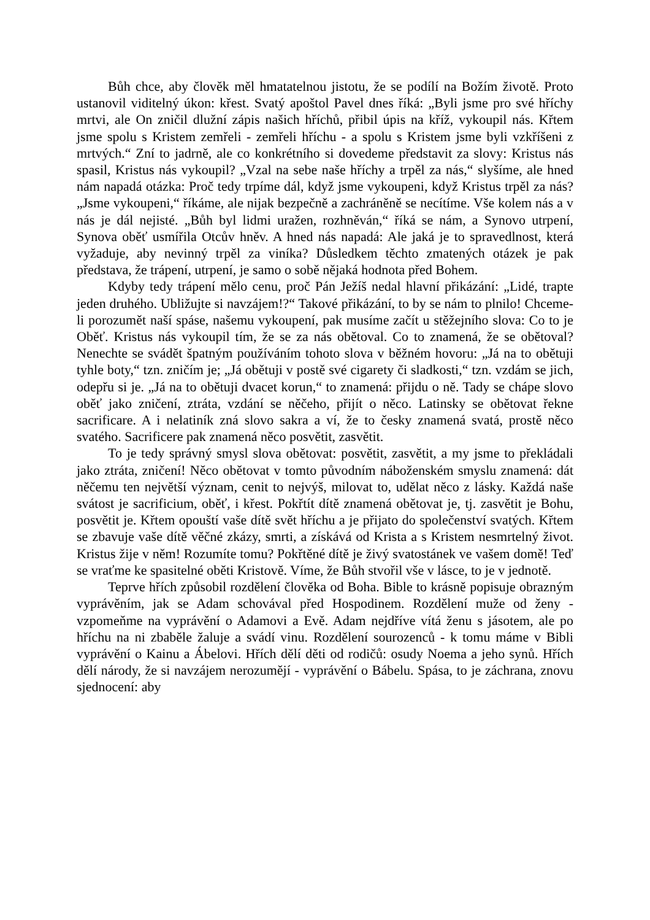Bůh chce, aby člověk měl hmatatelnou jistotu, že se podílí na Božím životě. Proto ustanovil viditelný úkon: křest. Svatý apoštol Pavel dnes říká: „Byli jsme pro své hříchy mrtvi, ale On zničil dlužní zápis našich hříchů, přibil úpis na kříž, vykoupil nás. Křtem jsme spolu s Kristem zemřeli - zemřeli hříchu - a spolu s Kristem jsme byli vzkříšeni z mrtvých.“ Zní to jadrně, ale co konkrétního si dovedeme představit za slovy: Kristus nás spasil, Kristus nás vykoupil? „Vzal na sebe naše hříchy a trpěl za nás,“ slyšíme, ale hned nám napadá otázka: Proč tedy trpíme dál, když jsme vykoupeni, když Kristus trpěl za nás? „Jsme vykoupeni,“ říkáme, ale nijak bezpečně a zachráněně se necítíme. Vše kolem nás a v nás je dál nejisté. „Bůh byl lidmi uražen, rozhněván,“ říká se nám, a Synovo utrpení, Synova oběť usmířila Otcův hněv. A hned nás napadá: Ale jaká je to spravedlnost, která vyžaduje, aby nevinný trpěl za viníka? Důsledkem těchto zmatených otázek je pak představa, že trápení, utrpení, je samo o sobě nějaká hodnota před Bohem.
Kdyby tedy trápení mělo cenu, proč Pán Ježíš nedal hlavní přikázání: „Lidé, trapte jeden druhého. Ubližujte si navzájem!?“ Takové přikázání, to by se nám to plnilo! Chceme-li porozumět naší spáse, našemu vykoupení, pak musíme začít u stěžejního slova: Co to je Oběť. Kristus nás vykoupil tím, že se za nás obětoval. Co to znamená, že se obětoval? Nenechte se svádět špatným používáním tohoto slova v běžném hovoru: „Já na to obětuji tyhle boty,“ tzn. zničím je; „Já obětuji v postě své cigarety či sladkosti,“ tzn. vzdám se jich, odepřu si je. „Já na to obětuji dvacet korun,“ to znamená: přijdu o ně. Tady se chápe slovo oběť jako zničení, ztráta, vzdání se něčeho, přijít o něco. Latinsky se obětovat řekne sacrificare. A i nelatiník zná slovo sakra a ví, že to česky znamená svatá, prostě něco svatého. Sacrificere pak znamená něco posvětit, zasvětit.
To je tedy správný smysl slova obětovat: posvětit, zasvětit, a my jsme to překládali jako ztráta, zničení! Něco obětovat v tomto původním náboženském smyslu znamená: dát něčemu ten největší význam, cenit to nejvýš, milovat to, udělat něco z lásky. Každá naše svátost je sacrificium, oběť, i křest. Pokřtít dítě znamená obětovat je, tj. zasvětit je Bohu, posvětit je. Křtem opouští vaše dítě svět hříchu a je přijato do společenství svatých. Křtem se zbavuje vaše dítě věčné zkázy, smrti, a získává od Krista a s Kristem nesmrtelný život. Kristus žije v něm! Rozumíte tomu? Pokřtěné dítě je živý svatostánek ve vašem domě! Teď se vraťme ke spasitelné oběti Kristově. Víme, že Bůh stvořil vše v lásce, to je v jednotě.
Teprve hřích způsobil rozdělení člověka od Boha. Bible to krásně popisuje obrazným vyprávěním, jak se Adam schovával před Hospodinem. Rozdělení muže od ženy - vzpomeňme na vyprávění o Adamovi a Evě. Adam nejdříve vítá ženu s jásotem, ale po hříchu na ni zbaběle žaluje a svádí vinu. Rozdělení sourozenců - k tomu máme v Bibli vyprávění o Kainu a Ábelovi. Hřích dělí děti od rodičů: osudy Noema a jeho synů. Hřích dělí národy, že si navzájem nerozumějí - vyprávění o Bábelu. Spása, to je záchrana, znovu sjednocení: aby